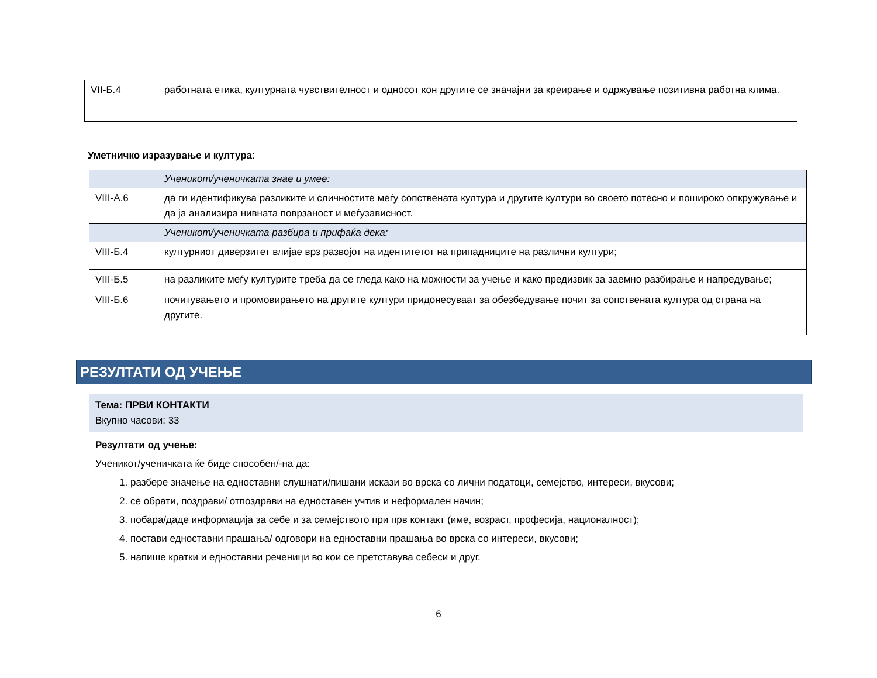| VII-Б.4 | работната етика, културната чувствителност и односот кон другите се значајни за креирање и одржување позитивна работна клима. |
Уметничко изразување и култура:
| | Ученикот/ученичката знае и умее: |
| VIII-А.6 | да ги идентификува разликите и сличностите меѓу сопствената култура и другите култури во своето потесно и пошироко опкружување и да ја анализира нивната поврзаност и меѓузависност. |
| | Ученикот/ученичката разбира и прифаќа дека: |
| VIII-Б.4 | културниот диверзитет влијае врз развојот на идентитетот на припадниците на различни култури; |
| VIII-Б.5 | на разликите меѓу културите треба да се гледа како на можности за учење и како предизвик за заемно разбирање и напредување; |
| VIII-Б.6 | почитувањето и промовирањето на другите култури придонесуваат за обезбедување почит за сопствената култура од страна на другите. |
РЕЗУЛТАТИ ОД УЧЕЊЕ
Тема: ПРВИ КОНТАКТИ
Вкупно часови: 33
Резултати од учење:
Ученикот/ученичката ќе биде способен/-на да:
1. разбере значење на едноставни слушнати/пишани искази во врска со лични податоци, семејство, интереси, вкусови;
2. се обрати, поздрави/ отпоздрави на едноставен учтив и неформален начин;
3. побара/даде информација за себе и за семејството при прв контакт (име, возраст, професија, националност);
4. постави едноставни прашања/ одговори на едноставни прашања во врска со интереси, вкусови;
5. напише кратки и едноставни реченици во кои се претставува себеси и друг.
6